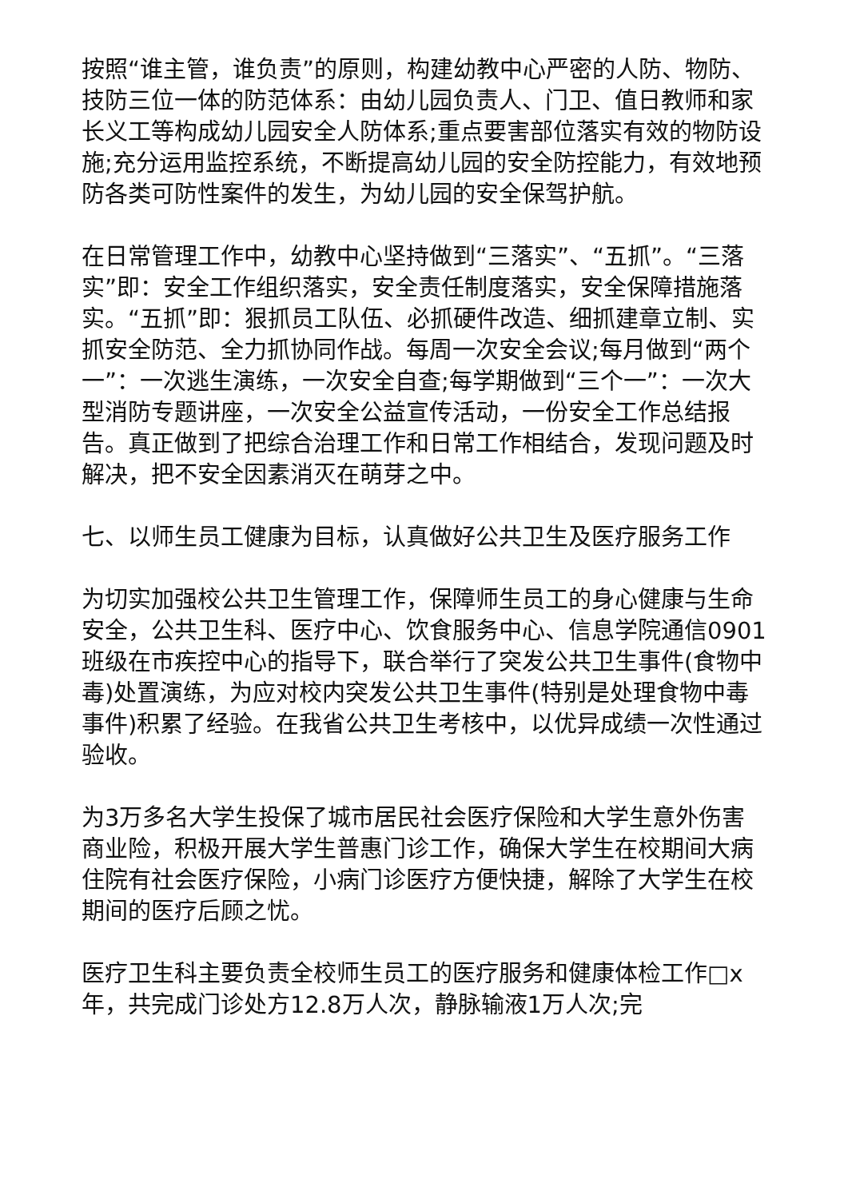按照“谁主管，谁负责”的原则，构建幼教中心严密的人防、物防、技防三位一体的防范体系：由幼儿园负责人、门卫、值日教师和家长义工等构成幼儿园安全人防体系;重点要害部位落实有效的物防设施;充分运用监控系统，不断提高幼儿园的安全防控能力，有效地预防各类可防性案件的发生，为幼儿园的安全保驾护航。
在日常管理工作中，幼教中心坚持做到“三落实”、“五抓”。“三落实”即：安全工作组织落实，安全责任制度落实，安全保障措施落实。“五抓”即：狠抓员工队伍、必抓硬件改造、细抓建章立制、实抓安全防范、全力抓协同作战。每周一次安全会议;每月做到“两个一”：一次逃生演练，一次安全自查;每学期做到“三个一”：一次大型消防专题讲座，一次安全公益宣传活动，一份安全工作总结报告。真正做到了把综合治理工作和日常工作相结合，发现问题及时解决，把不安全因素消灭在萌芽之中。
七、以师生员工健康为目标，认真做好公共卫生及医疗服务工作
为切实加强校公共卫生管理工作，保障师生员工的身心健康与生命安全，公共卫生科、医疗中心、饮食服务中心、信息学院通信0901班级在市疾控中心的指导下，联合举行了突发公共卫生事件(食物中毒)处置演练，为应对校内突发公共卫生事件(特别是处理食物中毒事件)积累了经验。在我省公共卫生考核中，以优异成绩一次性通过验收。
为3万多名大学生投保了城市居民社会医疗保险和大学生意外伤害商业险，积极开展大学生普惠门诊工作，确保大学生在校期间大病住院有社会医疗保险，小病门诊医疗方便快捷，解除了大学生在校期间的医疗后顾之忧。
医疗卫生科主要负责全校师生员工的医疗服务和健康体检工作□x年，共完成门诊处方12.8万人次，静脉输液1万人次;完